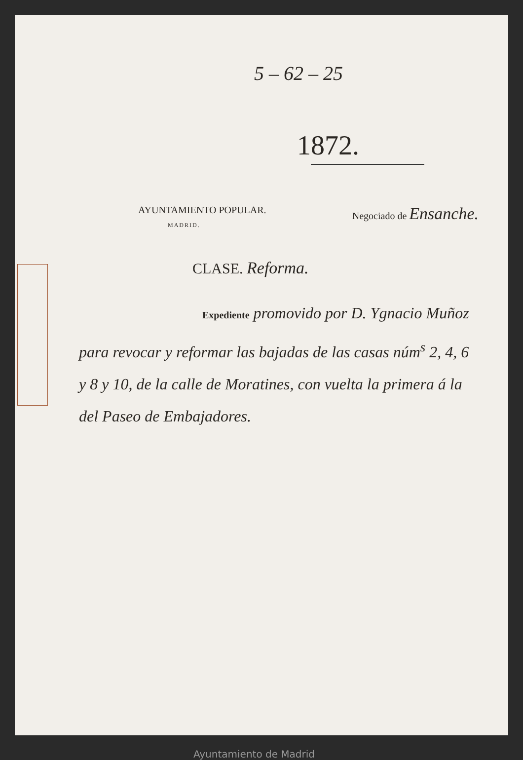5 – 62 – 25
1872.
AYUNTAMIENTO POPULAR.
MADRID.
Negociado de Ensanche.
CLASE. Reforma.
Expediente promovido por D. Ygnacio Muñoz para revocar y reformar las bajadas de las casas núm<sup>s</sup> 2, 4, 6 y 8 y 10, de la calle de Moratines, con vuelta la primera á la del Paseo de Embajadores.
Ayuntamiento de Madrid